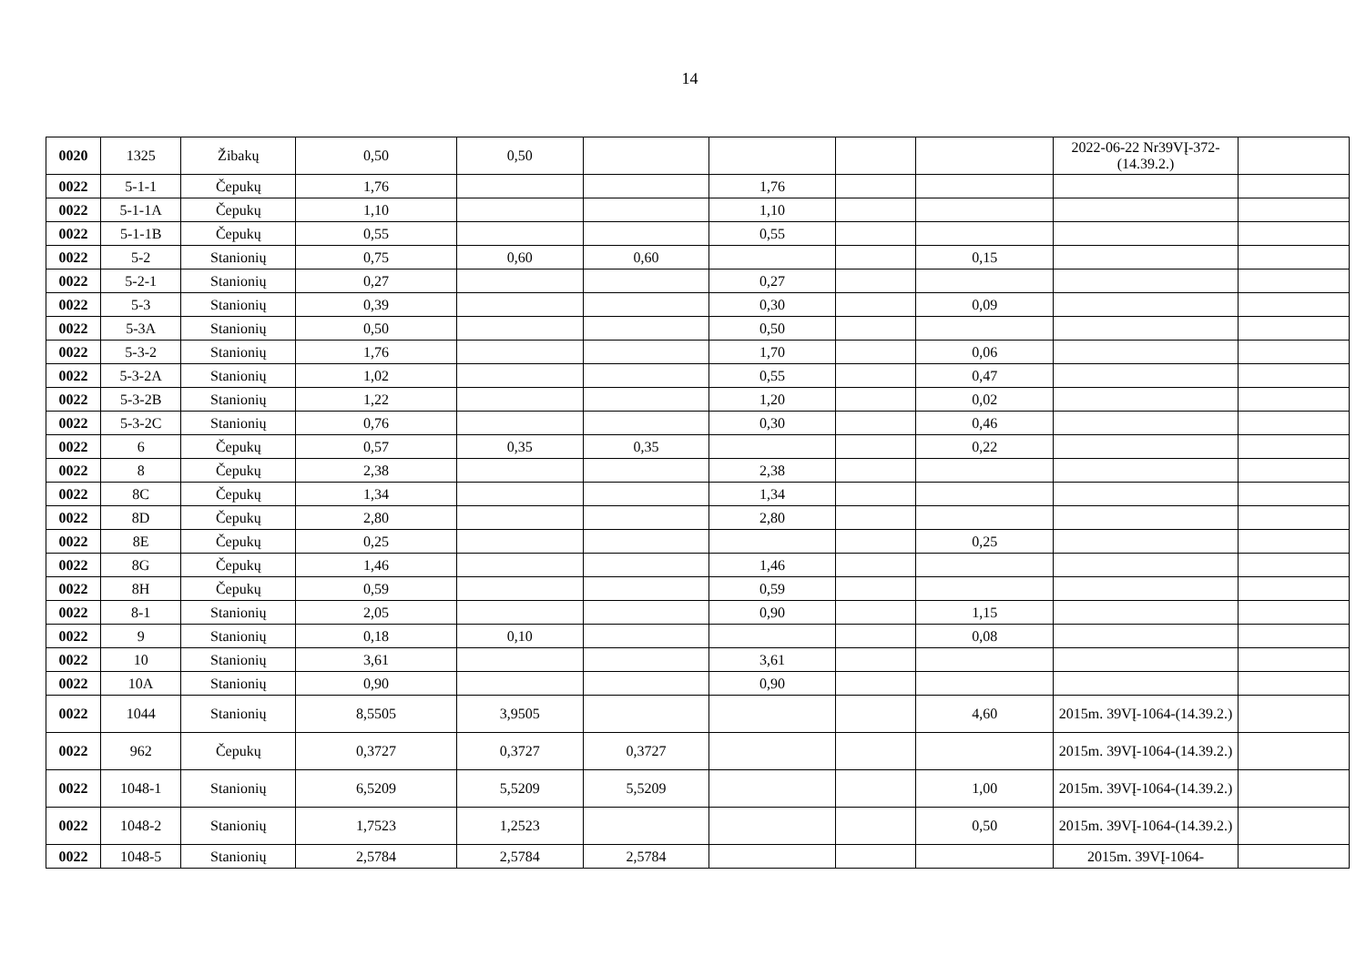14
| 0020 | 1325 | Žibakų | 0,50 | 0,50 | | | | | 2022-06-22 Nr39VĮ-372-(14.39.2.) | |
| 0022 | 5-1-1 | Čepukų | 1,76 | | | 1,76 | | | | |
| 0022 | 5-1-1A | Čepukų | 1,10 | | | 1,10 | | | | |
| 0022 | 5-1-1B | Čepukų | 0,55 | | | 0,55 | | | | |
| 0022 | 5-2 | Stanionių | 0,75 | 0,60 | 0,60 | | | 0,15 | | |
| 0022 | 5-2-1 | Stanionių | 0,27 | | | 0,27 | | | | |
| 0022 | 5-3 | Stanionių | 0,39 | | | 0,30 | | 0,09 | | |
| 0022 | 5-3A | Stanionių | 0,50 | | | 0,50 | | | | |
| 0022 | 5-3-2 | Stanionių | 1,76 | | | 1,70 | | 0,06 | | |
| 0022 | 5-3-2A | Stanionių | 1,02 | | | 0,55 | | 0,47 | | |
| 0022 | 5-3-2B | Stanionių | 1,22 | | | 1,20 | | 0,02 | | |
| 0022 | 5-3-2C | Stanionių | 0,76 | | | 0,30 | | 0,46 | | |
| 0022 | 6 | Čepukų | 0,57 | 0,35 | 0,35 | | | 0,22 | | |
| 0022 | 8 | Čepukų | 2,38 | | | 2,38 | | | | |
| 0022 | 8C | Čepukų | 1,34 | | | 1,34 | | | | |
| 0022 | 8D | Čepukų | 2,80 | | | 2,80 | | | | |
| 0022 | 8E | Čepukų | 0,25 | | | | | 0,25 | | |
| 0022 | 8G | Čepukų | 1,46 | | | 1,46 | | | | |
| 0022 | 8H | Čepukų | 0,59 | | | 0,59 | | | | |
| 0022 | 8-1 | Stanionių | 2,05 | | | 0,90 | | 1,15 | | |
| 0022 | 9 | Stanionių | 0,18 | 0,10 | | | | 0,08 | | |
| 0022 | 10 | Stanionių | 3,61 | | | 3,61 | | | | |
| 0022 | 10A | Stanionių | 0,90 | | | 0,90 | | | | |
| 0022 | 1044 | Stanionių | 8,5505 | 3,9505 | | | | 4,60 | 2015m. 39VĮ-1064-(14.39.2.) | |
| 0022 | 962 | Čepukų | 0,3727 | 0,3727 | 0,3727 | | | | 2015m. 39VĮ-1064-(14.39.2.) | |
| 0022 | 1048-1 | Stanionių | 6,5209 | 5,5209 | 5,5209 | | | 1,00 | 2015m. 39VĮ-1064-(14.39.2.) | |
| 0022 | 1048-2 | Stanionių | 1,7523 | 1,2523 | | | | 0,50 | 2015m. 39VĮ-1064-(14.39.2.) | |
| 0022 | 1048-5 | Stanionių | 2,5784 | 2,5784 | 2,5784 | | | | 2015m. 39VĮ-1064- | |